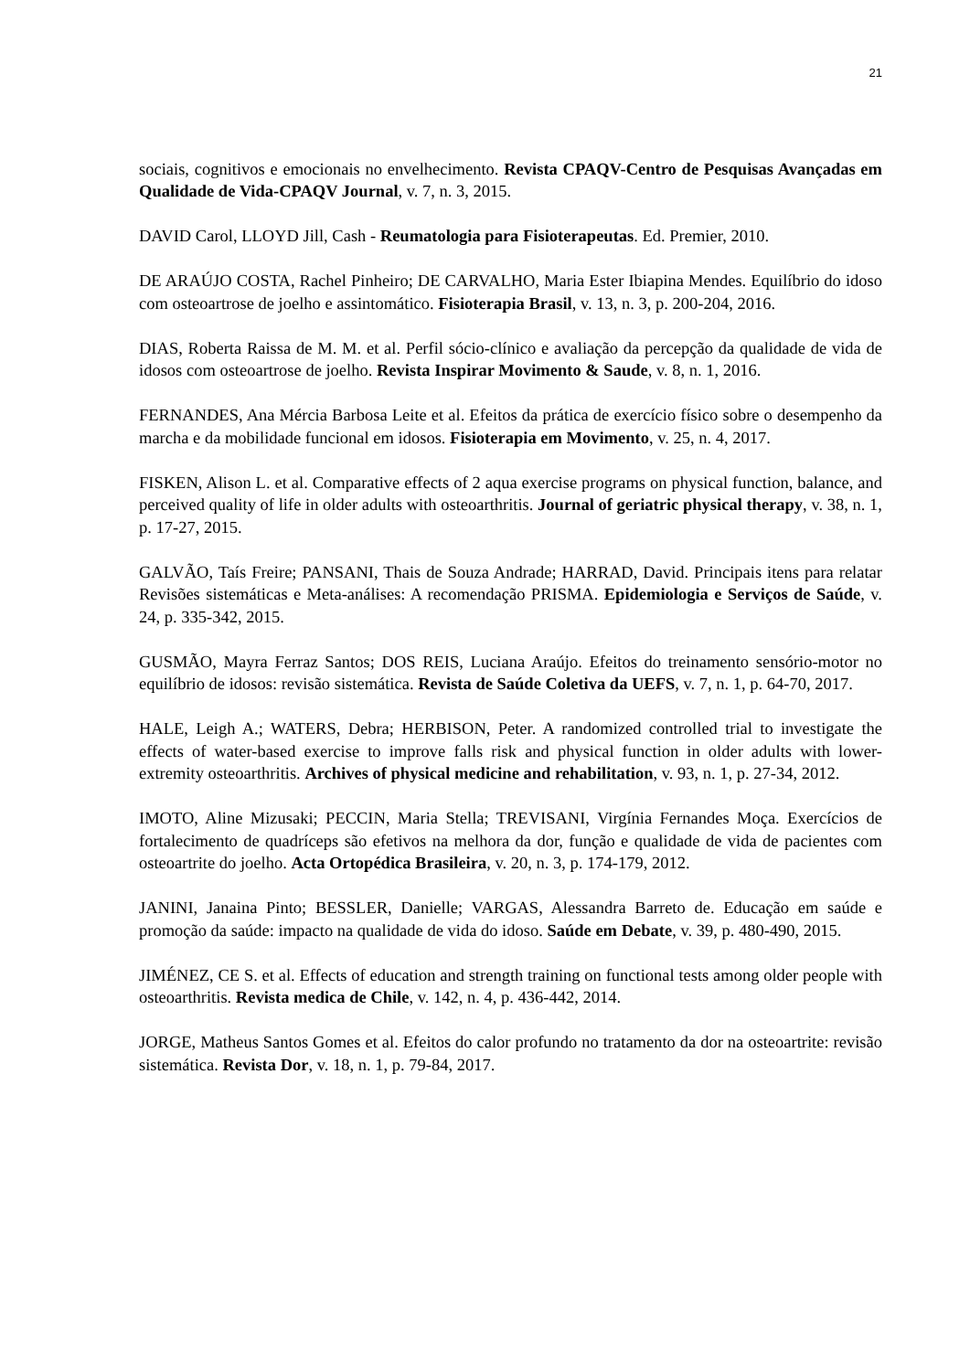21
sociais, cognitivos e emocionais no envelhecimento. Revista CPAQV-Centro de Pesquisas Avançadas em Qualidade de Vida-CPAQV Journal, v. 7, n. 3, 2015.
DAVID Carol, LLOYD Jill, Cash - Reumatologia para Fisioterapeutas. Ed. Premier, 2010.
DE ARAÚJO COSTA, Rachel Pinheiro; DE CARVALHO, Maria Ester Ibiapina Mendes. Equilíbrio do idoso com osteoartrose de joelho e assintomático. Fisioterapia Brasil, v. 13, n. 3, p. 200-204, 2016.
DIAS, Roberta Raissa de M. M. et al. Perfil sócio-clínico e avaliação da percepção da qualidade de vida de idosos com osteoartrose de joelho. Revista Inspirar Movimento & Saude, v. 8, n. 1, 2016.
FERNANDES, Ana Mércia Barbosa Leite et al. Efeitos da prática de exercício físico sobre o desempenho da marcha e da mobilidade funcional em idosos. Fisioterapia em Movimento, v. 25, n. 4, 2017.
FISKEN, Alison L. et al. Comparative effects of 2 aqua exercise programs on physical function, balance, and perceived quality of life in older adults with osteoarthritis. Journal of geriatric physical therapy, v. 38, n. 1, p. 17-27, 2015.
GALVÃO, Taís Freire; PANSANI, Thais de Souza Andrade; HARRAD, David. Principais itens para relatar Revisões sistemáticas e Meta-análises: A recomendação PRISMA. Epidemiologia e Serviços de Saúde, v. 24, p. 335-342, 2015.
GUSMÃO, Mayra Ferraz Santos; DOS REIS, Luciana Araújo. Efeitos do treinamento sensório-motor no equilíbrio de idosos: revisão sistemática. Revista de Saúde Coletiva da UEFS, v. 7, n. 1, p. 64-70, 2017.
HALE, Leigh A.; WATERS, Debra; HERBISON, Peter. A randomized controlled trial to investigate the effects of water-based exercise to improve falls risk and physical function in older adults with lower-extremity osteoarthritis. Archives of physical medicine and rehabilitation, v. 93, n. 1, p. 27-34, 2012.
IMOTO, Aline Mizusaki; PECCIN, Maria Stella; TREVISANI, Virgínia Fernandes Moça. Exercícios de fortalecimento de quadríceps são efetivos na melhora da dor, função e qualidade de vida de pacientes com osteoartrite do joelho. Acta Ortopédica Brasileira, v. 20, n. 3, p. 174-179, 2012.
JANINI, Janaina Pinto; BESSLER, Danielle; VARGAS, Alessandra Barreto de. Educação em saúde e promoção da saúde: impacto na qualidade de vida do idoso. Saúde em Debate, v. 39, p. 480-490, 2015.
JIMÉNEZ, CE S. et al. Effects of education and strength training on functional tests among older people with osteoarthritis. Revista medica de Chile, v. 142, n. 4, p. 436-442, 2014.
JORGE, Matheus Santos Gomes et al. Efeitos do calor profundo no tratamento da dor na osteoartrite: revisão sistemática. Revista Dor, v. 18, n. 1, p. 79-84, 2017.